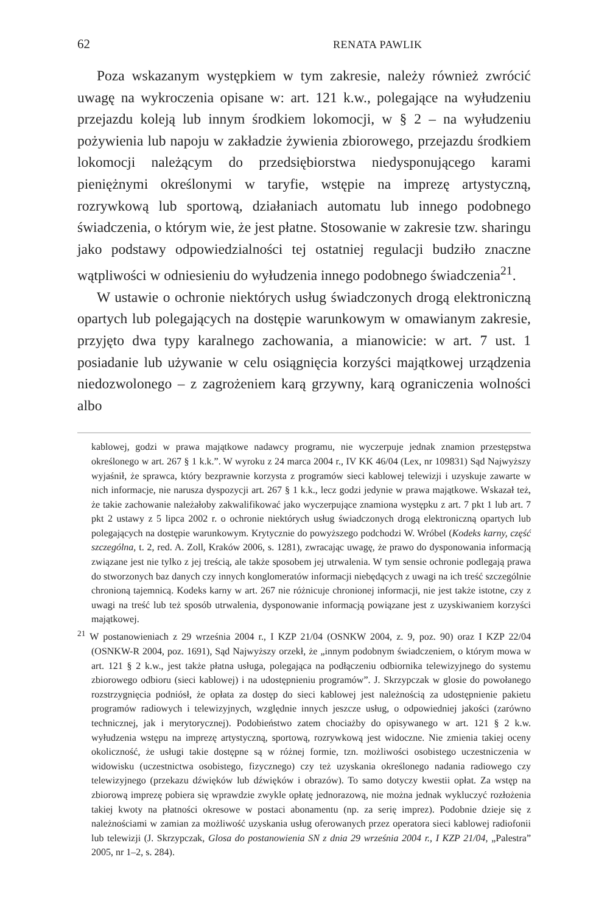62 RENATA PAWLIK
Poza wskazanym występkiem w tym zakresie, należy również zwrócić uwagę na wykroczenia opisane w: art. 121 k.w., polegające na wyłudzeniu przejazdu koleją lub innym środkiem lokomocji, w § 2 – na wyłudzeniu pożywienia lub napoju w zakładzie żywienia zbiorowego, przejazdu środkiem lokomocji należącym do przedsiębiorstwa niedysponującego karami pieniężnymi określonymi w taryfie, wstępie na imprezę artystyczną, rozrywkową lub sportową, działaniach automatu lub innego podobnego świadczenia, o którym wie, że jest płatne. Stosowanie w zakresie tzw. sharingu jako podstawy odpowiedzialności tej ostatniej regulacji budziło znaczne wątpliwości w odniesieniu do wyłudzenia innego podobnego świadczenia<sup>21</sup>.
W ustawie o ochronie niektórych usług świadczonych drogą elektroniczną opartych lub polegających na dostępie warunkowym w omawianym zakresie, przyjęto dwa typy karalnego zachowania, a mianowicie: w art. 7 ust. 1 posiadanie lub używanie w celu osiągnięcia korzyści majątkowej urządzenia niedozwolonego – z zagrożeniem karą grzywny, karą ograniczenia wolności albo
kablowej, godzi w prawa majątkowe nadawcy programu, nie wyczerpuje jednak znamion przestępstwa określonego w art. 267 § 1 k.k.”. W wyroku z 24 marca 2004 r., IV KK 46/04 (Lex, nr 109831) Sąd Najwyższy wyjaśnił, że sprawca, który bezprawnie korzysta z programów sieci kablowej telewizji i uzyskuje zawarte w nich informacje, nie narusza dyspozycji art. 267 § 1 k.k., lecz godzi jedynie w prawa majątkowe. Wskazał też, że takie zachowanie należałoby zakwalifikować jako wyczerpujące znamiona występku z art. 7 pkt 1 lub art. 7 pkt 2 ustawy z 5 lipca 2002 r. o ochronie niektórych usług świadczonych drogą elektroniczną opartych lub polegających na dostępie warunkowym. Krytycznie do powyższego podchodzi W. Wróbel (Kodeks karny, część szczególna, t. 2, red. A. Zoll, Kraków 2006, s. 1281), zwracając uwagę, że prawo do dysponowania informacją związane jest nie tylko z jej treścią, ale także sposobem jej utrwalenia. W tym sensie ochronie podlegają prawa do stworzonych baz danych czy innych konglomeratów informacji niebędących z uwagi na ich treść szczególnie chronioną tajemnicą. Kodeks karny w art. 267 nie różnicuje chronionej informacji, nie jest także istotne, czy z uwagi na treść lub też sposób utrwalenia, dysponowanie informacją powiązane jest z uzyskiwaniem korzyści majątkowej.
<sup>21</sup> W postanowieniach z 29 września 2004 r., I KZP 21/04 (OSNKW 2004, z. 9, poz. 90) oraz I KZP 22/04 (OSNKW-R 2004, poz. 1691), Sąd Najwyższy orzekł, że „innym podobnym świadczeniem, o którym mowa w art. 121 § 2 k.w., jest także płatna usługa, polegająca na podłączeniu odbiornika telewizyjnego do systemu zbiorowego odbioru (sieci kablowej) i na udostępnieniu programów”. J. Skrzypczak w glosie do powołanego rozstrzygnięcia podniósł, że opłata za dostęp do sieci kablowej jest należnością za udostępnienie pakietu programów radiowych i telewizyjnych, względnie innych jeszcze usług, o odpowiedniej jakości (zarówno technicznej, jak i merytorycznej). Podobieństwo zatem chociażby do opisywanego w art. 121 § 2 k.w. wyłudzenia wstępu na imprezę artystyczną, sportową, rozrywkową jest widoczne. Nie zmienia takiej oceny okoliczność, że usługi takie dostępne są w różnej formie, tzn. możliwości osobistego uczestniczenia w widowisku (uczestnictwa osobistego, fizycznego) czy też uzyskania określonego nadania radiowego czy telewizyjnego (przekazu dźwięków lub dźwięków i obrazów). To samo dotyczy kwestii opłat. Za wstęp na zbiorową imprezę pobiera się wprawdzie zwykle opłatę jednorazową, nie można jednak wykluczyć rozłożenia takiej kwoty na płatności okresowe w postaci abonamentu (np. za serię imprez). Podobnie dzieje się z należnościami w zamian za możliwość uzyskania usług oferowanych przez operatora sieci kablowej radiofonii lub telewizji (J. Skrzypczak, Glosa do postanowienia SN z dnia 29 września 2004 r., I KZP 21/04, „Palestra” 2005, nr 1–2, s. 284).